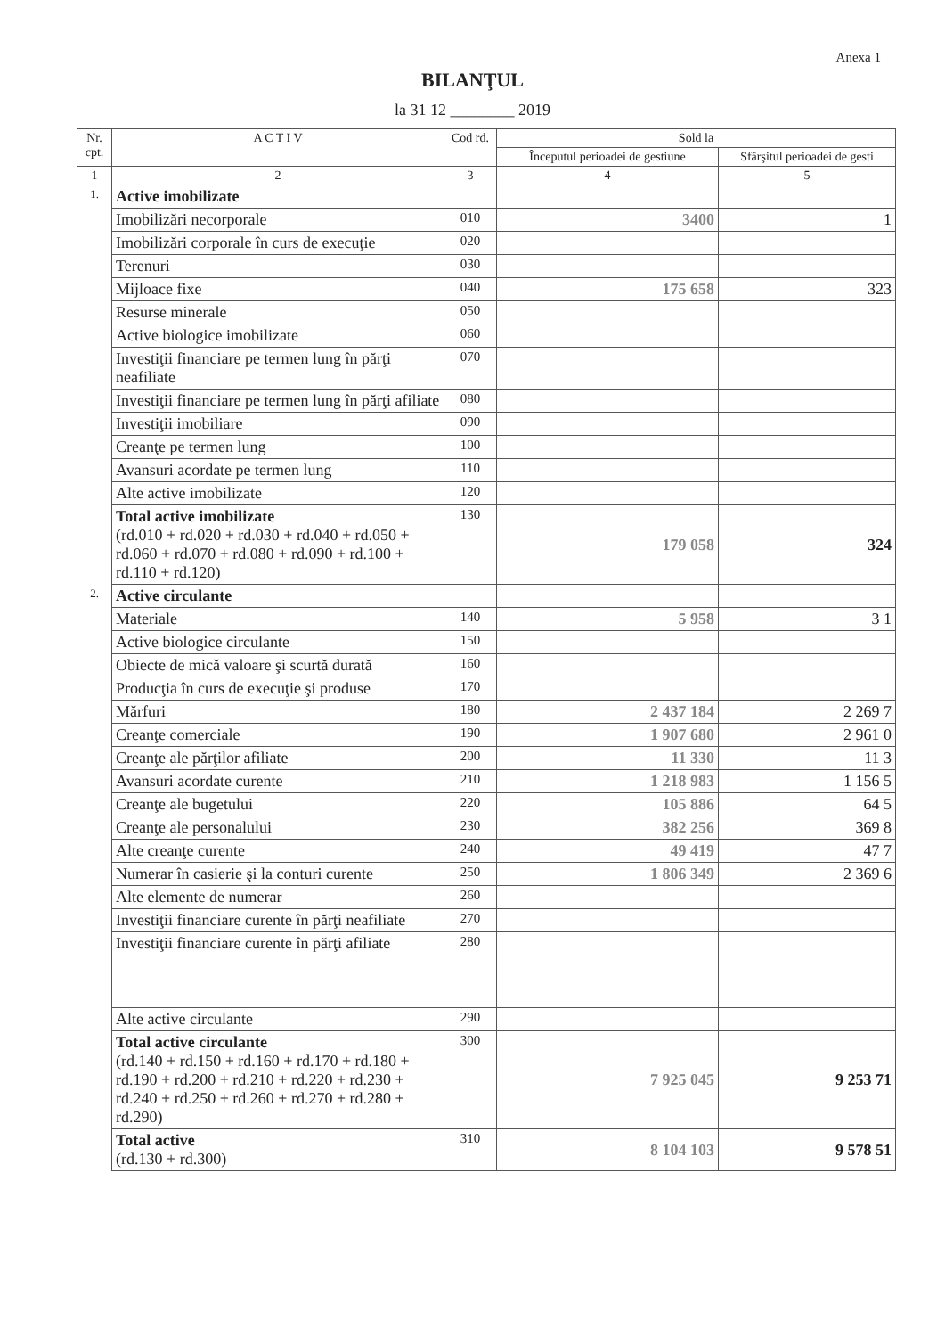Anexa 1
BILANŢUL
la 31 12 ________ 2019
| Nr. cpt. | A C T I V | Cod rd. | Sold la | |
| --- | --- | --- | --- | --- |
| | | | Începutul perioadei de gestiune | Sfârşitul perioadei de gesti |
| 1 | 2 | 3 | 4 | 5 |
| 1. | Active imobilizate | | | |
| | Imobilizări necorporale | 010 | 3400 | 1 |
| | Imobilizări corporale în curs de execuţie | 020 | | |
| | Terenuri | 030 | | |
| | Mijloace fixe | 040 | 175 658 | 323 |
| | Resurse minerale | 050 | | |
| | Active biologice imobilizate | 060 | | |
| | Investiţii financiare pe termen lung în părţi neafiliate | 070 | | |
| | Investiţii financiare pe termen lung în părţi afiliate | 080 | | |
| | Investiţii imobiliare | 090 | | |
| | Creanţe pe termen lung | 100 | | |
| | Avansuri acordate pe termen lung | 110 | | |
| | Alte active imobilizate | 120 | | |
| | Total active imobilizate (rd.010 + rd.020 + rd.030 + rd.040 + rd.050 + rd.060 + rd.070 + rd.080 + rd.090 + rd.100 + rd.110 + rd.120) | 130 | 179 058 | 324 |
| 2. | Active circulante | | | |
| | Materiale | 140 | 5 958 | 3 1 |
| | Active biologice circulante | 150 | | |
| | Obiecte de mică valoare şi scurtă durată | 160 | | |
| | Producţia în curs de execuţie şi produse | 170 | | |
| | Mărfuri | 180 | 2 437 184 | 2 269 7 |
| | Creanţe comerciale | 190 | 1 907 680 | 2 961 0 |
| | Creanţe ale părţilor afiliate | 200 | 11 330 | 11 3 |
| | Avansuri acordate curente | 210 | 1 218 983 | 1 156 5 |
| | Creanţe ale bugetului | 220 | 105 886 | 64 5 |
| | Creanţe ale personalului | 230 | 382 256 | 369 8 |
| | Alte creanţe curente | 240 | 49 419 | 47 7 |
| | Numerar în casierie şi la conturi curente | 250 | 1 806 349 | 2 369 6 |
| | Alte elemente de numerar | 260 | | |
| | Investiţii financiare curente în părţi neafiliate | 270 | | |
| | Investiţii financiare curente în părţi afiliate | 280 | | |
| | Alte active circulante | 290 | | |
| | Total active circulante (rd.140 + rd.150 + rd.160 + rd.170 + rd.180 + rd.190 + rd.200 + rd.210 + rd.220 + rd.230 + rd.240 + rd.250 + rd.260 + rd.270 + rd.280 + rd.290) | 300 | 7 925 045 | 9 253 71 |
| | Total active (rd.130 + rd.300) | 310 | 8 104 103 | 9 578 51 |